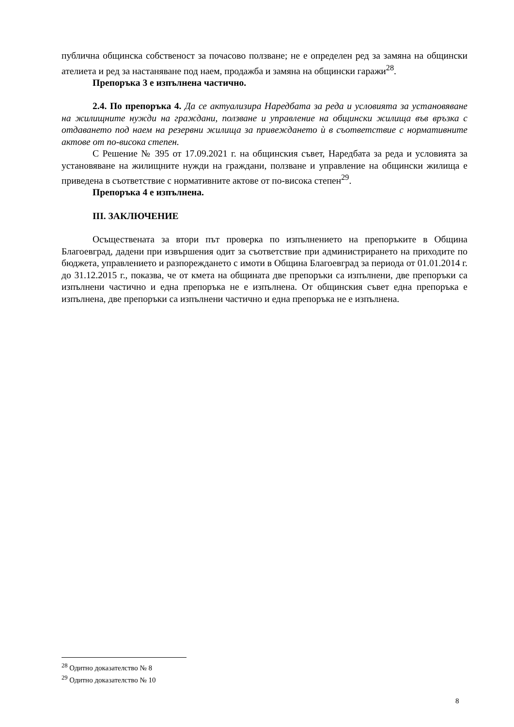публична общинска собственост за почасово ползване; не е определен ред за замяна на общински ателиета и ред за настаняване под наем, продажба и замяна на общински гаражи<sup>28</sup>.
Препоръка 3 е изпълнена частично.
2.4. По препоръка 4. Да се актуализира Наредбата за реда и условията за установяване на жилищните нужди на граждани, ползване и управление на общински жилища във връзка с отдаването под наем на резервни жилища за привеждането ѝ в съответствие с нормативните актове от по-висока степен.
С Решение № 395 от 17.09.2021 г. на общинския съвет, Наредбата за реда и условията за установяване на жилищните нужди на граждани, ползване и управление на общински жилища е приведена в съответствие с нормативните актове от по-висока степен<sup>29</sup>.
Препоръка 4 е изпълнена.
III. ЗАКЛЮЧЕНИЕ
Осъществената за втори път проверка по изпълнението на препоръките в Община Благоевград, дадени при извършения одит за съответствие при администрирането на приходите по бюджета, управлението и разпореждането с имоти в Община Благоевград за периода от 01.01.2014 г. до 31.12.2015 г., показва, че от кмета на общината две препоръки са изпълнени, две препоръки са изпълнени частично и една препоръка не е изпълнена. От общинския съвет една препоръка е изпълнена, две препоръки са изпълнени частично и една препоръка не е изпълнена.
<sup>28</sup> Одитно доказателство № 8
<sup>29</sup> Одитно доказателство № 10
8